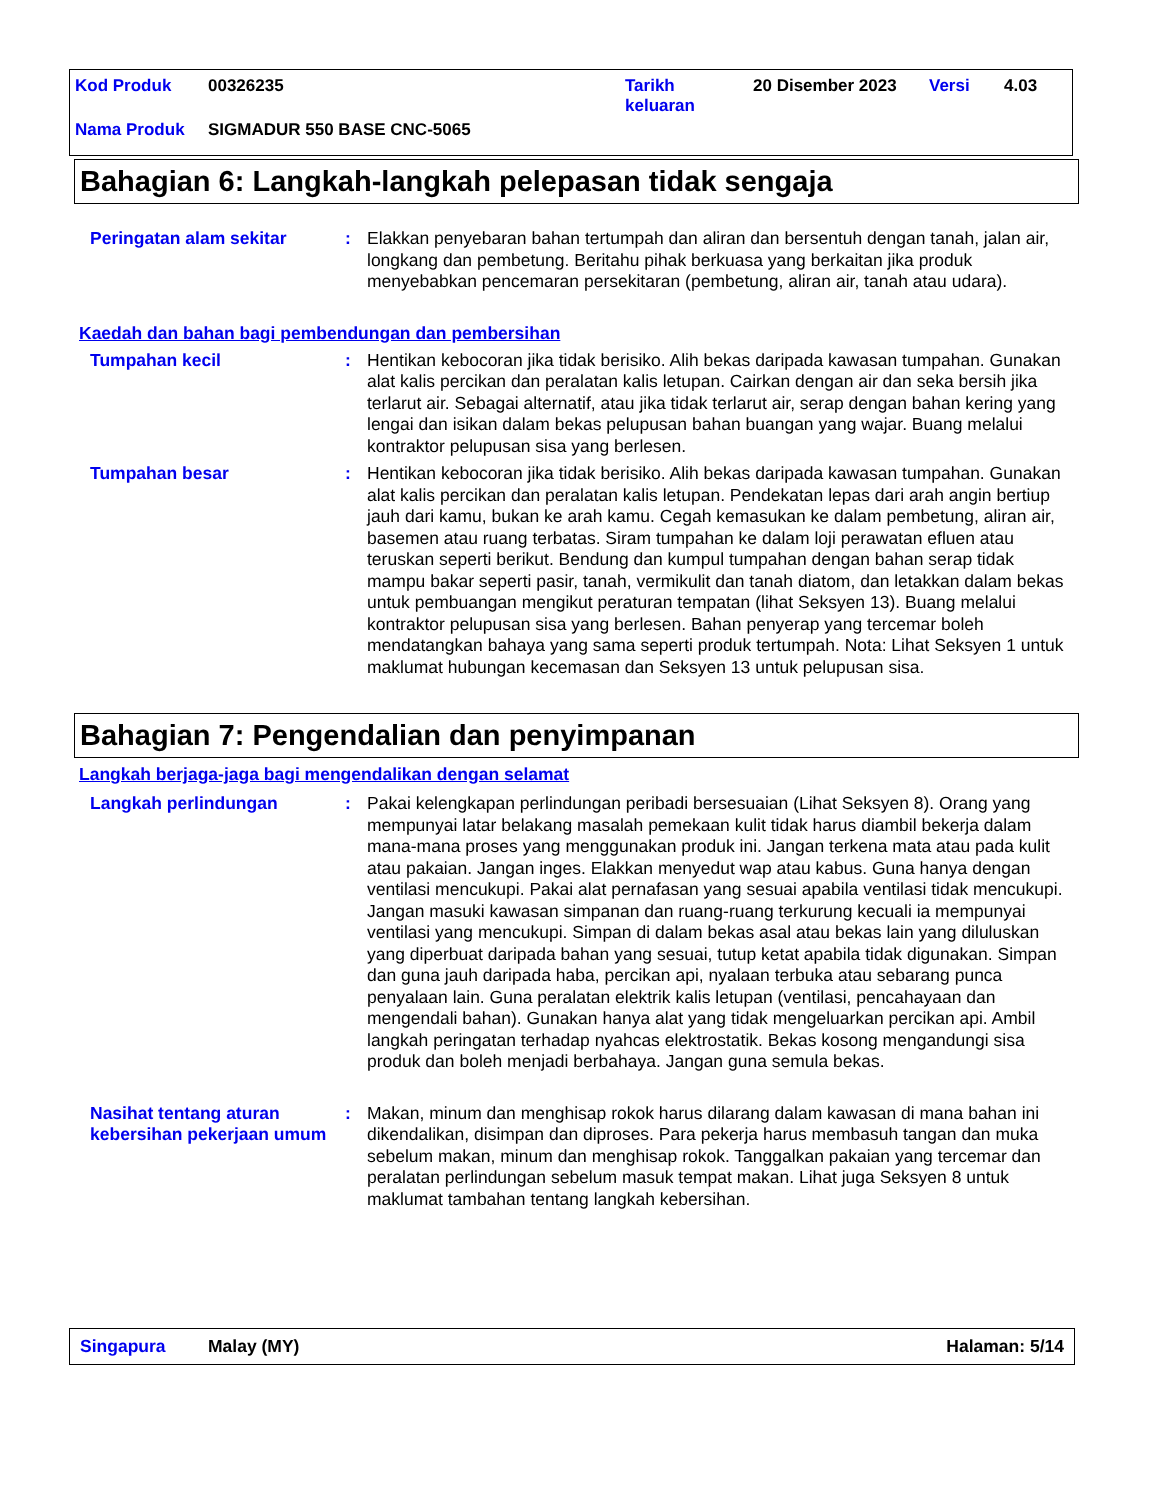Kod Produk 00326235 Tarikh
keluaran 20 Disember 2023 Versi 4.03
Nama Produk SIGMADUR 550 BASE CNC-5065
Bahagian 6: Langkah-langkah pelepasan tidak sengaja
Peringatan alam sekitar : Elakkan penyebaran bahan tertumpah dan aliran dan bersentuh dengan tanah, jalan air, longkang dan pembetung. Beritahu pihak berkuasa yang berkaitan jika produk menyebabkan pencemaran persekitaran (pembetung, aliran air, tanah atau udara).
Kaedah dan bahan bagi pembendungan dan pembersihan
Tumpahan kecil : Hentikan kebocoran jika tidak berisiko. Alih bekas daripada kawasan tumpahan. Gunakan alat kalis percikan dan peralatan kalis letupan. Cairkan dengan air dan seka bersih jika terlarut air. Sebagai alternatif, atau jika tidak terlarut air, serap dengan bahan kering yang lengai dan isikan dalam bekas pelupusan bahan buangan yang wajar. Buang melalui kontraktor pelupusan sisa yang berlesen.
Tumpahan besar : Hentikan kebocoran jika tidak berisiko. Alih bekas daripada kawasan tumpahan. Gunakan alat kalis percikan dan peralatan kalis letupan. Pendekatan lepas dari arah angin bertiup jauh dari kamu, bukan ke arah kamu. Cegah kemasukan ke dalam pembetung, aliran air, basemen atau ruang terbatas. Siram tumpahan ke dalam loji perawatan efluen atau teruskan seperti berikut. Bendung dan kumpul tumpahan dengan bahan serap tidak mampu bakar seperti pasir, tanah, vermikulit dan tanah diatom, dan letakkan dalam bekas untuk pembuangan mengikut peraturan tempatan (lihat Seksyen 13). Buang melalui kontraktor pelupusan sisa yang berlesen. Bahan penyerap yang tercemar boleh mendatangkan bahaya yang sama seperti produk tertumpah. Nota: Lihat Seksyen 1 untuk maklumat hubungan kecemasan dan Seksyen 13 untuk pelupusan sisa.
Bahagian 7: Pengendalian dan penyimpanan
Langkah berjaga-jaga bagi mengendalikan dengan selamat
Langkah perlindungan : Pakai kelengkapan perlindungan peribadi bersesuaian (Lihat Seksyen 8). Orang yang mempunyai latar belakang masalah pemekaan kulit tidak harus diambil bekerja dalam mana-mana proses yang menggunakan produk ini. Jangan terkena mata atau pada kulit atau pakaian. Jangan inges. Elakkan menyedut wap atau kabus. Guna hanya dengan ventilasi mencukupi. Pakai alat pernafasan yang sesuai apabila ventilasi tidak mencukupi. Jangan masuki kawasan simpanan dan ruang-ruang terkurung kecuali ia mempunyai ventilasi yang mencukupi. Simpan di dalam bekas asal atau bekas lain yang diluluskan yang diperbuat daripada bahan yang sesuai, tutup ketat apabila tidak digunakan. Simpan dan guna jauh daripada haba, percikan api, nyalaan terbuka atau sebarang punca penyalaan lain. Guna peralatan elektrik kalis letupan (ventilasi, pencahayaan dan mengendali bahan). Gunakan hanya alat yang tidak mengeluarkan percikan api. Ambil langkah peringatan terhadap nyahcas elektrostatik. Bekas kosong mengandungi sisa produk dan boleh menjadi berbahaya. Jangan guna semula bekas.
Nasihat tentang aturan kebersihan pekerjaan umum
: Makan, minum dan menghisap rokok harus dilarang dalam kawasan di mana bahan ini dikendalikan, disimpan dan diproses. Para pekerja harus membasuh tangan dan muka sebelum makan, minum dan menghisap rokok. Tanggalkan pakaian yang tercemar dan peralatan perlindungan sebelum masuk tempat makan. Lihat juga Seksyen 8 untuk maklumat tambahan tentang langkah kebersihan.
Singapura Malay (MY) Halaman: 5/14